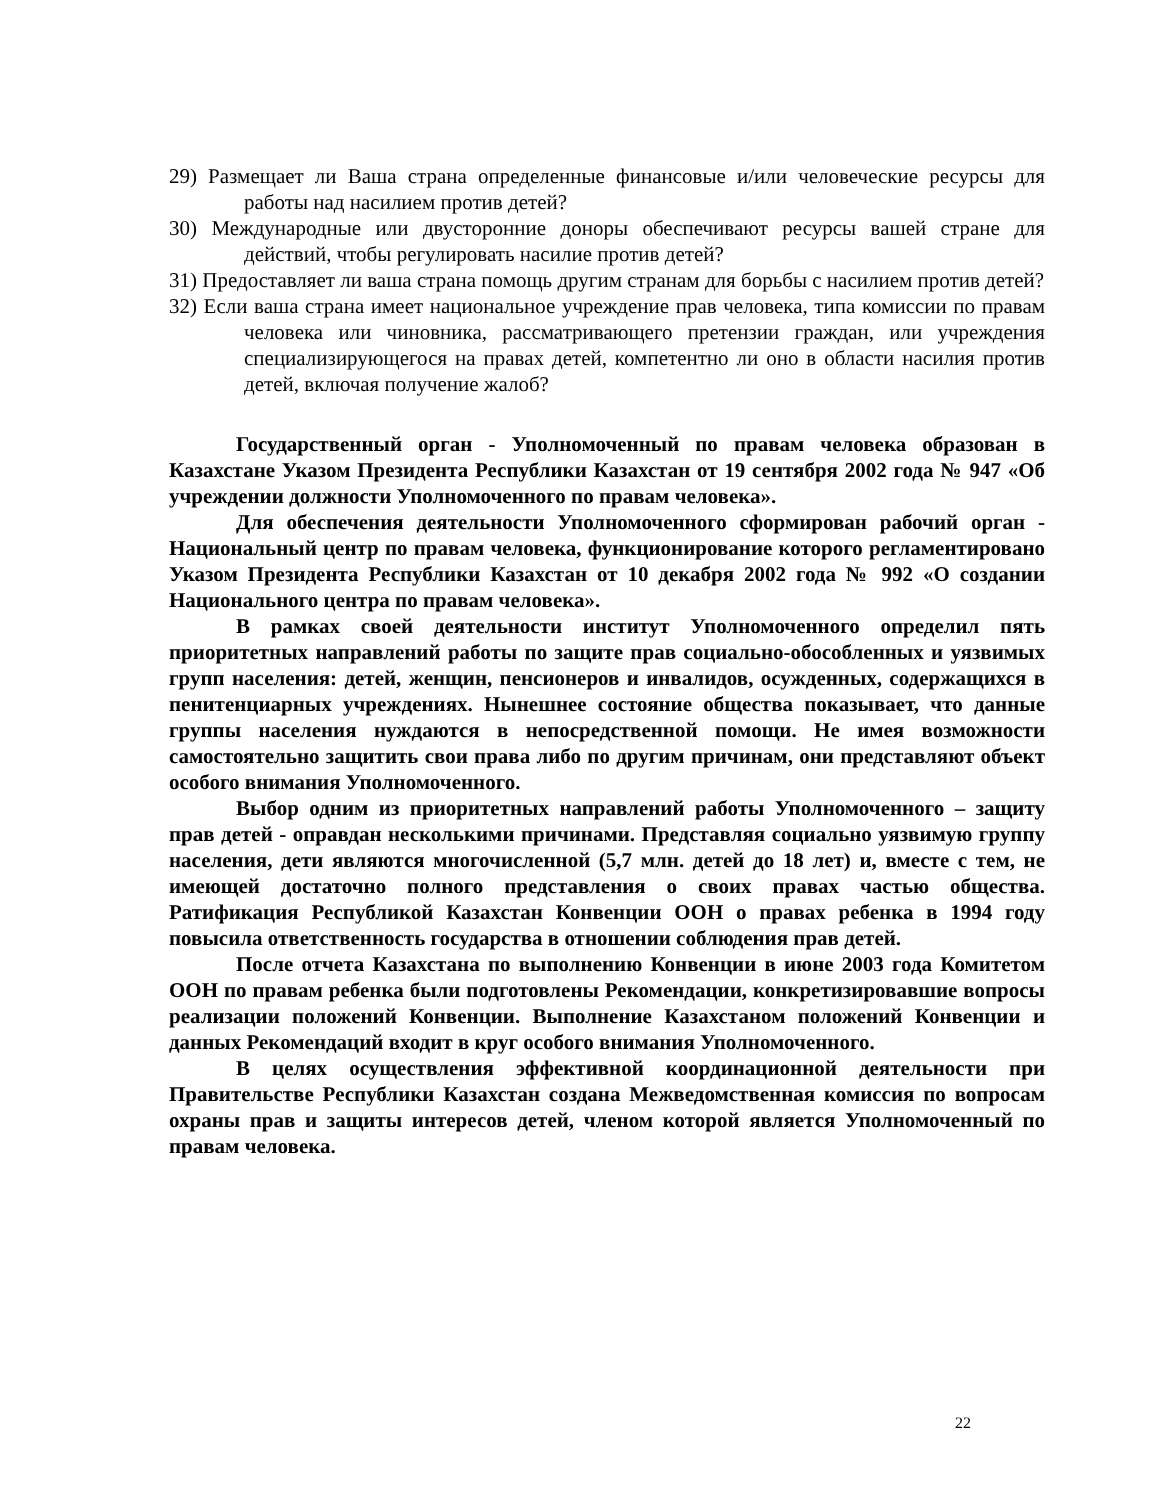29) Размещает ли Ваша страна определенные финансовые и/или человеческие ресурсы для работы над насилием против детей?
30) Международные или двусторонние доноры обеспечивают ресурсы вашей стране для действий, чтобы регулировать насилие против детей?
31) Предоставляет ли ваша страна помощь другим странам для борьбы с насилием против детей?
32) Если ваша страна имеет национальное учреждение прав человека, типа комиссии по правам человека или чиновника, рассматривающего претензии граждан, или учреждения специализирующегося на правах детей, компетентно ли оно в области насилия против детей, включая получение жалоб?
Государственный орган - Уполномоченный по правам человека образован в Казахстане Указом Президента Республики Казахстан от 19 сентября 2002 года № 947 «Об учреждении должности Уполномоченного по правам человека».
Для обеспечения деятельности Уполномоченного сформирован рабочий орган - Национальный центр по правам человека, функционирование которого регламентировано Указом Президента Республики Казахстан от 10 декабря 2002 года № 992 «О создании Национального центра по правам человека».
В рамках своей деятельности институт Уполномоченного определил пять приоритетных направлений работы по защите прав социально-обособленных и уязвимых групп населения: детей, женщин, пенсионеров и инвалидов, осужденных, содержащихся в пенитенциарных учреждениях. Нынешнее состояние общества показывает, что данные группы населения нуждаются в непосредственной помощи. Не имея возможности самостоятельно защитить свои права либо по другим причинам, они представляют объект особого внимания Уполномоченного.
Выбор одним из приоритетных направлений работы Уполномоченного – защиту прав детей - оправдан несколькими причинами. Представляя социально уязвимую группу населения, дети являются многочисленной (5,7 млн. детей до 18 лет) и, вместе с тем, не имеющей достаточно полного представления о своих правах частью общества. Ратификация Республикой Казахстан Конвенции ООН о правах ребенка в 1994 году повысила ответственность государства в отношении соблюдения прав детей.
После отчета Казахстана по выполнению Конвенции в июне 2003 года Комитетом ООН по правам ребенка были подготовлены Рекомендации, конкретизировавшие вопросы реализации положений Конвенции. Выполнение Казахстаном положений Конвенции и данных Рекомендаций входит в круг особого внимания Уполномоченного.
В целях осуществления эффективной координационной деятельности при Правительстве Республики Казахстан создана Межведомственная комиссия по вопросам охраны прав и защиты интересов детей, членом которой является Уполномоченный по правам человека.
22